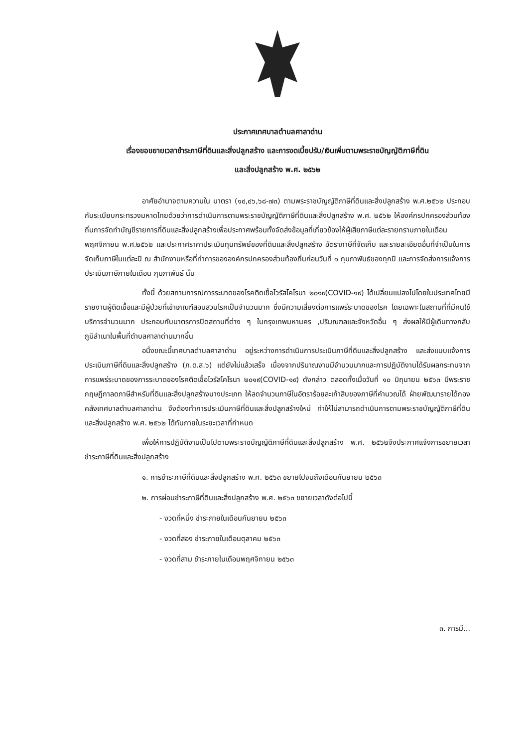ประกาศเทศบาลตำบลศาลาด่าน
เรื่องขอขยายเวลาชำระภาษีที่ดินและสิ่งปลูกสร้าง และการงดเบี้ยปรับ/เงินเพิ่มตามพระราชบัญญัติภาษีที่ดิน
และสิ่งปลูกสร้าง พ.ศ. ๒๕๖๒
อาศัยอำนาจตามความใน มาตรา (๑๔,๔๖,๖๘-๗๓) ตามพระราชบัญญัติภาษีที่ดินและสิ่งปลูกสร้าง พ.ศ.๒๕๖๒ ประกอบกับระเบียบกระทรวงมหาดไทยด้วยว่าการดำเนินการตามพระราชบัญญัติภาษีที่ดินและสิ่งปลูกสร้าง พ.ศ. ๒๕๖๒ ให้องค์กรปกครองส่วนท้องถิ่นการจัดทำบัญชีรายการที่ดินและสิ่งปลูกสร้างเพื่อประกาศพร้อมทั้งจัดส่งข้อมูลที่เกี่ยวข้องให้ผู้เสียภาษีแต่ละรายทราบภายในเดือน พฤศจิกายน พ.ศ.๒๕๖๒ และประกาศราคาประเมินทุนทรัพย์ของที่ดินและสิ่งปลูกสร้าง อัตราภาษีที่จัดเก็บ และรายละเอียดอื่นที่จำเป็นในการจัดเก็บภาษีในแต่ละปี ณ สำนักงานหรือที่ทำการขององค์กรปกครองส่วนท้องถิ่นก่อนวันที่ ๑ กุมภาพันธ์ของทุกปี และการจัดส่งการแจ้งการประเมินภาษีภายในเดือน กุมภาพันธ์ นั้น
ทั้งนี้ ด้วยสถานการณ์การระบาดของโรคติดเชื้อไวรัสโคโรนา ๒๐๑๙(COVID-๑๙) ได้เปลี่ยนแปลงไปโดยในประเทศไทยมีรายงานผู้ติดเชื้อและมีผู้ป่วยที่เข้าเกณฑ์สอบสวนโรคเป็นจำนวนมาก ซึ่งมีความเสี่ยงต่อการแพร่ระบาดของโรค โดยเฉพาะในสถานที่ที่มีคนใช้บริการจำนวนมาก ประกอบกับมาตรการปิดสถานที่ต่าง ๆ ในกรุงเทพมหานคร ,ปริมณฑลและจังหวัดอื่น ๆ ส่งผลให้มีผู้เดินทางกลับภูมิลำเนาในพื้นที่ตำบลศาลาด่านมากขึ้น
อนึ่งขณะนี้เทศบาลตำบลศาลาด่าน อยู่ระหว่างการดำเนินการประเมินภาษีที่ดินและสิ่งปลูกสร้าง และส่งแบบแจ้งการประเมินภาษีที่ดินและสิ่งปลูกสร้าง (ภ.ด.ส.๖) แต่ยังไม่แล้วเสร็จ เนื่องจากปริมาณงานมีจำนวนมากและการปฏิบัติงานได้รับผลกระทบจากการแพร่ระบาดของการระบาดของโรคติดเชื้อไวรัสโคโรนา ๒๐๑๙(COVID-๑๙) ดังกล่าว ตลอดทั้งเมื่อวันที่ ๑๐ มิถุนายน ๒๕๖๓ มีพระราชกฤษฎีกาลดภาษีสำหรับที่ดินและสิ่งปลูกสร้างบางประเภท ให้ลดจำนวนภาษีในอัตราร้อยละเก้าสิบของภาษีที่คำนวณได้ ฝ่ายพัฒนารายได้กองคลังเทศบาลตำบลศาลาด่าน จึงต้องทำการประเมินภาษีที่ดินและสิ่งปลูกสร้างใหม่ ทำให้ไม่สามารถดำเนินการตามพระราชบัญญัติภาษีที่ดินและสิ่งปลูกสร้าง พ.ศ. ๒๕๖๒ ได้ทันภายในระยะเวลาที่กำหนด
เพื่อให้การปฏิบัติงานเป็นไปตามพระราชบัญญัติภาษีที่ดินและสิ่งปลูกสร้าง พ.ศ. ๒๕๖๒จึงประกาศแจ้งการขยายเวลาชำระภาษีที่ดินและสิ่งปลูกสร้าง
๑. การชำระภาษีที่ดินและสิ่งปลูกสร้าง พ.ศ. ๒๕๖๓ ขยายไปจนถึงเดือนกันยายน ๒๕๖๓
๒. การผ่อนชำระภาษีที่ดินและสิ่งปลูกสร้าง พ.ศ. ๒๕๖๓ ขยายเวลาดังต่อไปนี้
- งวดที่หนึ่ง ชำระภายในเดือนกันยายน ๒๕๖๓
- งวดที่สอง ชำระภายในเดือนตุลาคม ๒๕๖๓
- งวดที่สาม ชำระภายในเดือนพฤศจิกายน ๒๕๖๓
๓. การมี...